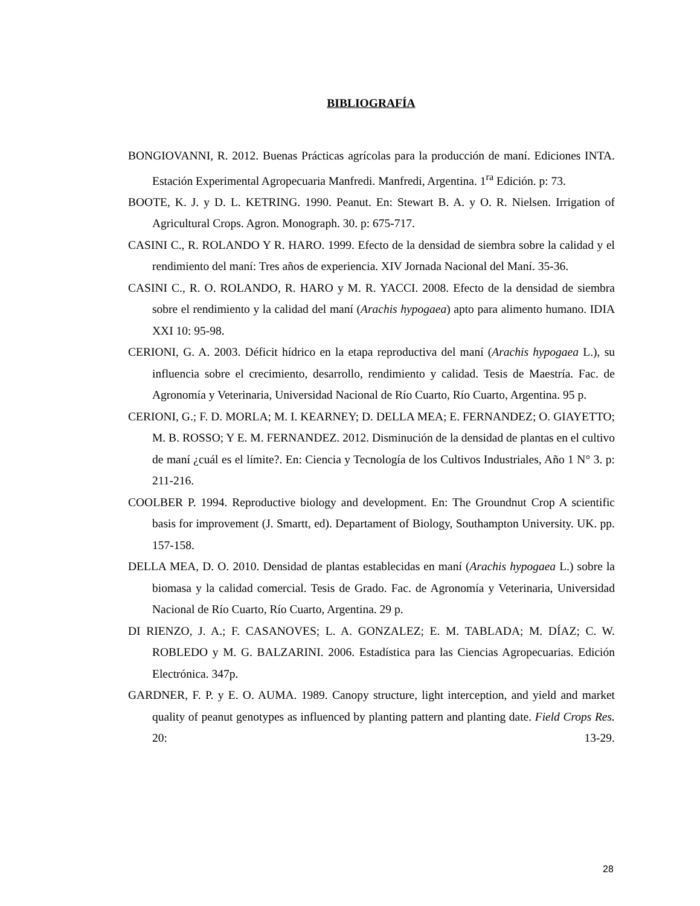BIBLIOGRAFÍA
BONGIOVANNI, R. 2012. Buenas Prácticas agrícolas para la producción de maní. Ediciones INTA. Estación Experimental Agropecuaria Manfredi. Manfredi, Argentina. 1<sup>ra</sup> Edición. p: 73.
BOOTE, K. J. y D. L. KETRING. 1990. Peanut. En: Stewart B. A. y O. R. Nielsen. Irrigation of Agricultural Crops. Agron. Monograph. 30. p: 675-717.
CASINI C., R. ROLANDO Y R. HARO. 1999. Efecto de la densidad de siembra sobre la calidad y el rendimiento del maní: Tres años de experiencia. XIV Jornada Nacional del Maní. 35-36.
CASINI C., R. O. ROLANDO, R. HARO y M. R. YACCI. 2008. Efecto de la densidad de siembra sobre el rendimiento y la calidad del maní (Arachis hypogaea) apto para alimento humano. IDIA XXI 10: 95-98.
CERIONI, G. A. 2003. Déficit hídrico en la etapa reproductiva del maní (Arachis hypogaea L.), su influencia sobre el crecimiento, desarrollo, rendimiento y calidad. Tesis de Maestría. Fac. de Agronomía y Veterinaria, Universidad Nacional de Río Cuarto, Río Cuarto, Argentina. 95 p.
CERIONI, G.; F. D. MORLA; M. I. KEARNEY; D. DELLA MEA; E. FERNANDEZ; O. GIAYETTO; M. B. ROSSO; Y E. M. FERNANDEZ. 2012. Disminución de la densidad de plantas en el cultivo de maní ¿cuál es el límite?. En: Ciencia y Tecnología de los Cultivos Industriales, Año 1 N° 3. p: 211-216.
COOLBER P. 1994. Reproductive biology and development. En: The Groundnut Crop A scientific basis for improvement (J. Smartt, ed). Departament of Biology, Southampton University. UK. pp. 157-158.
DELLA MEA, D. O. 2010. Densidad de plantas establecidas en maní (Arachis hypogaea L.) sobre la biomasa y la calidad comercial. Tesis de Grado. Fac. de Agronomía y Veterinaria, Universidad Nacional de Río Cuarto, Río Cuarto, Argentina. 29 p.
DI RIENZO, J. A.; F. CASANOVES; L. A. GONZALEZ; E. M. TABLADA; M. DÍAZ; C. W. ROBLEDO y M. G. BALZARINI. 2006. Estadística para las Ciencias Agropecuarias. Edición Electrónica. 347p.
GARDNER, F. P. y E. O. AUMA. 1989. Canopy structure, light interception, and yield and market quality of peanut genotypes as influenced by planting pattern and planting date. Field Crops Res. 20: 13-29.
28